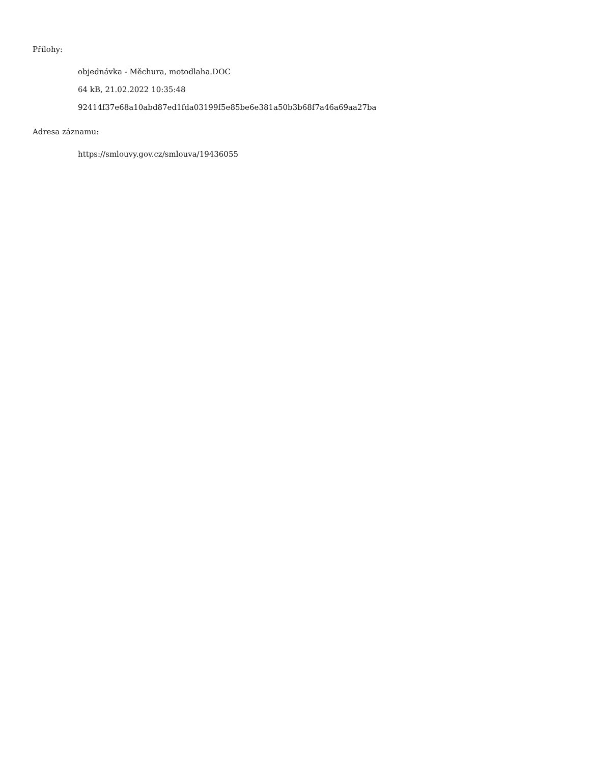Přílohy:
objednávka - Měchura, motodlaha.DOC
64 kB, 21.02.2022 10:35:48
92414f37e68a10abd87ed1fda03199f5e85be6e381a50b3b68f7a46a69aa27ba
Adresa záznamu:
https://smlouvy.gov.cz/smlouva/19436055